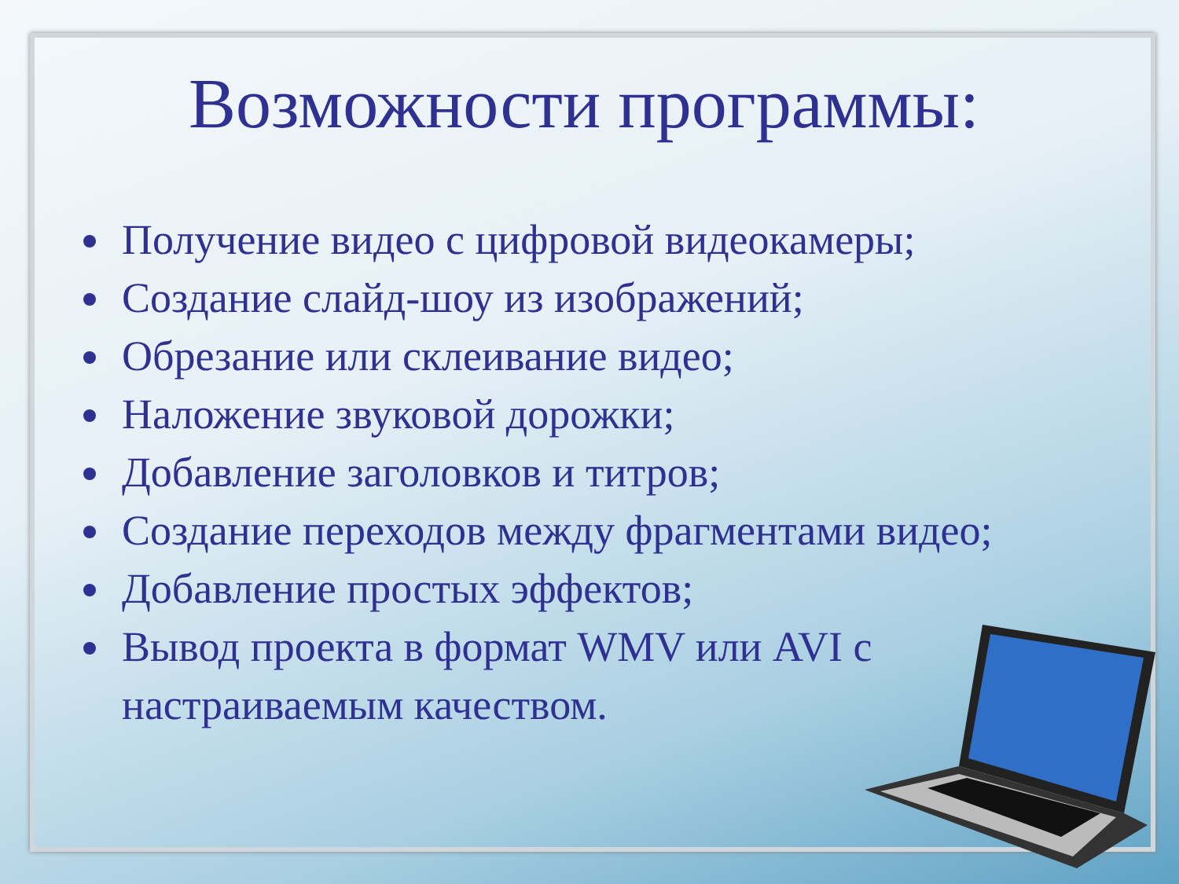Возможности программы:
Получение видео с цифровой видеокамеры;
Создание слайд-шоу из изображений;
Обрезание или склеивание видео;
Наложение звуковой дорожки;
Добавление заголовков и титров;
Создание переходов между фрагментами видео;
Добавление простых эффектов;
Вывод проекта в формат WMV или AVI с настраиваемым качеством.